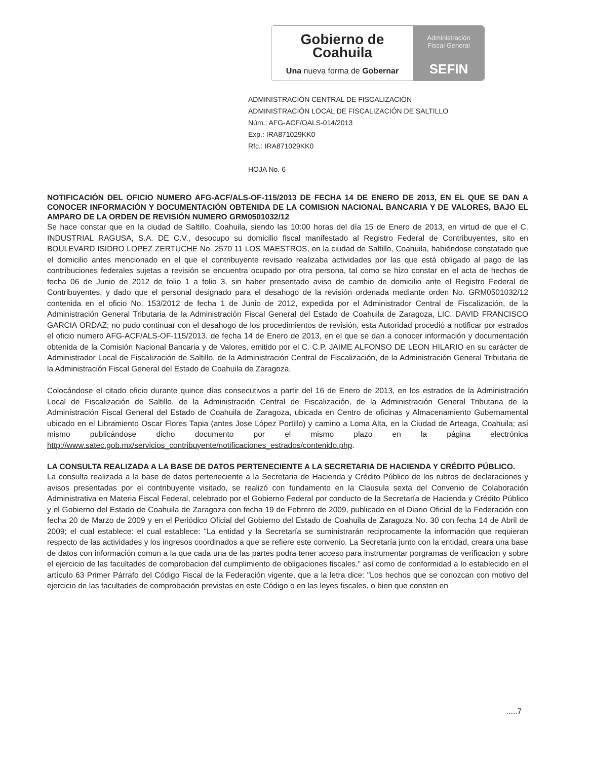Gobierno de
Coahuila
Una nueva forma de Gobernar
Administración
Fiscal General
SEFIN
ADMINISTRACIÓN CENTRAL DE FISCALIZACIÓN
ADMINISTRACIÓN LOCAL DE FISCALIZACIÓN DE SALTILLO
Núm.: AFG-ACF/OALS-014/2013
Exp.: IRA871029KK0
Rfc.: IRA871029KK0
HOJA No. 6
NOTIFICACIÓN DEL OFICIO NUMERO AFG-ACF/ALS-OF-115/2013 DE FECHA 14 DE ENERO DE 2013, EN EL QUE SE DAN A CONOCER INFORMACIÓN Y DOCUMENTACIÓN OBTENIDA DE LA COMISION NACIONAL BANCARIA Y DE VALORES, BAJO EL AMPARO DE LA ORDEN DE REVISIÓN NUMERO GRM0501032/12
Se hace constar que en la ciudad de Saltillo, Coahuila, siendo las 10:00 horas del día 15 de Enero de 2013, en virtud de que el C. INDUSTRIAL RAGUSA, S.A. DE C.V., desocupo su domicilio fiscal manifestado al Registro Federal de Contribuyentes, sito en BOULEVARD ISIDRO LOPEZ ZERTUCHE No. 2570 11 LOS MAESTROS, en la ciudad de Saltillo, Coahuila, habiéndose constatado que el domicilio antes mencionado en el que el contribuyente revisado realizaba actividades por las que está obligado al pago de las contribuciones federales sujetas a revisión se encuentra ocupado por otra persona, tal como se hizo constar en el acta de hechos de fecha 06 de Junio de 2012 de folio 1 a folio 3, sin haber presentado aviso de cambio de domicilio ante el Registro Federal de Contribuyentes, y dado que el personal designado para el desahogo de la revisión ordenada mediante orden No. GRM0501032/12 contenida en el oficio No. 153/2012 de fecha 1 de Junio de 2012, expedida por el Administrador Central de Fiscalización, de la Administración General Tributaria de la Administración Fiscal General del Estado de Coahuila de Zaragoza, LIC. DAVID FRANCISCO GARCIA ORDAZ; no pudo continuar con el desahogo de los procedimientos de revisión, esta Autoridad procedió a notificar por estrados el oficio numero AFG-ACF/ALS-OF-115/2013, de fecha 14 de Enero de 2013, en el que se dan a conocer información y documentación obtenida de la Comisión Nacional Bancaria y de Valores, emitido por el C. C.P. JAIME ALFONSO DE LEON HILARIO en su carácter de Administrador Local de Fiscalización de Saltillo, de la Administración Central de Fiscalización, de la Administración General Tributaria de la Administración Fiscal General del Estado de Coahuila de Zaragoza.
Colocándose el citado oficio durante quince días consecutivos a partir del 16 de Enero de 2013, en los estrados de la Administración Local de Fiscalización de Saltillo, de la Administración Central de Fiscalización, de la Administración General Tributaria de la Administración Fiscal General del Estado de Coahuila de Zaragoza, ubicada en Centro de oficinas y Almacenamiento Gubernamental ubicado en el Libramiento Oscar Flores Tapia (antes Jose López Portillo) y camino a Loma Alta, en la Ciudad de Arteaga, Coahuila; así mismo publicándose dicho documento por el mismo plazo en la página electrónica http://www.satec.gob.mx/servicios_contribuyente/notificaciones_estrados/contenido.php.
LA CONSULTA REALIZADA A LA BASE DE DATOS PERTENECIENTE A LA SECRETARIA DE HACIENDA Y CRÉDITO PÚBLICO.
La consulta realizada a la base de datos perteneciente a la Secretaria de Hacienda y Crédito Público de los rubros de declaraciones y avisos presentadas por el contribuyente visitado, se realizó con fundamento en la Clausula sexta del Convenio de Colaboración Administrativa en Materia Fiscal Federal, celebrado por el Gobierno Federal por conducto de la Secretaría de Hacienda y Crédito Público y el Gobierno del Estado de Coahuila de Zaragoza con fecha 19 de Febrero de 2009, publicado en el Diario Oficial de la Federación con fecha 20 de Marzo de 2009 y en el Periódico Oficial del Gobierno del Estado de Coahuila de Zaragoza No. 30 con fecha 14 de Abril de 2009; el cual establece: el cual establece: "La entidad y la Secretaría se suministrarán reciprocamente la información que requieran respecto de las actividades y los ingresos coordinados a que se refiere este convenio. La Secretaría junto con la entidad, creara una base de datos con información comun a la que cada una de las partes podra tener acceso para instrumentar porgramas de verificacion y sobre el ejercicio de las facultades de comprobacion del cumplimiento de obligaciones fiscales." así como de conformidad a lo establecido en el artículo 63 Primer Párrafo del Código Fiscal de la Federación vigente, que a la letra dice: "Los hechos que se conozcan con motivo del ejercicio de las facultades de comprobación previstas en este Código o en las leyes fiscales, o bien que consten en
.....7